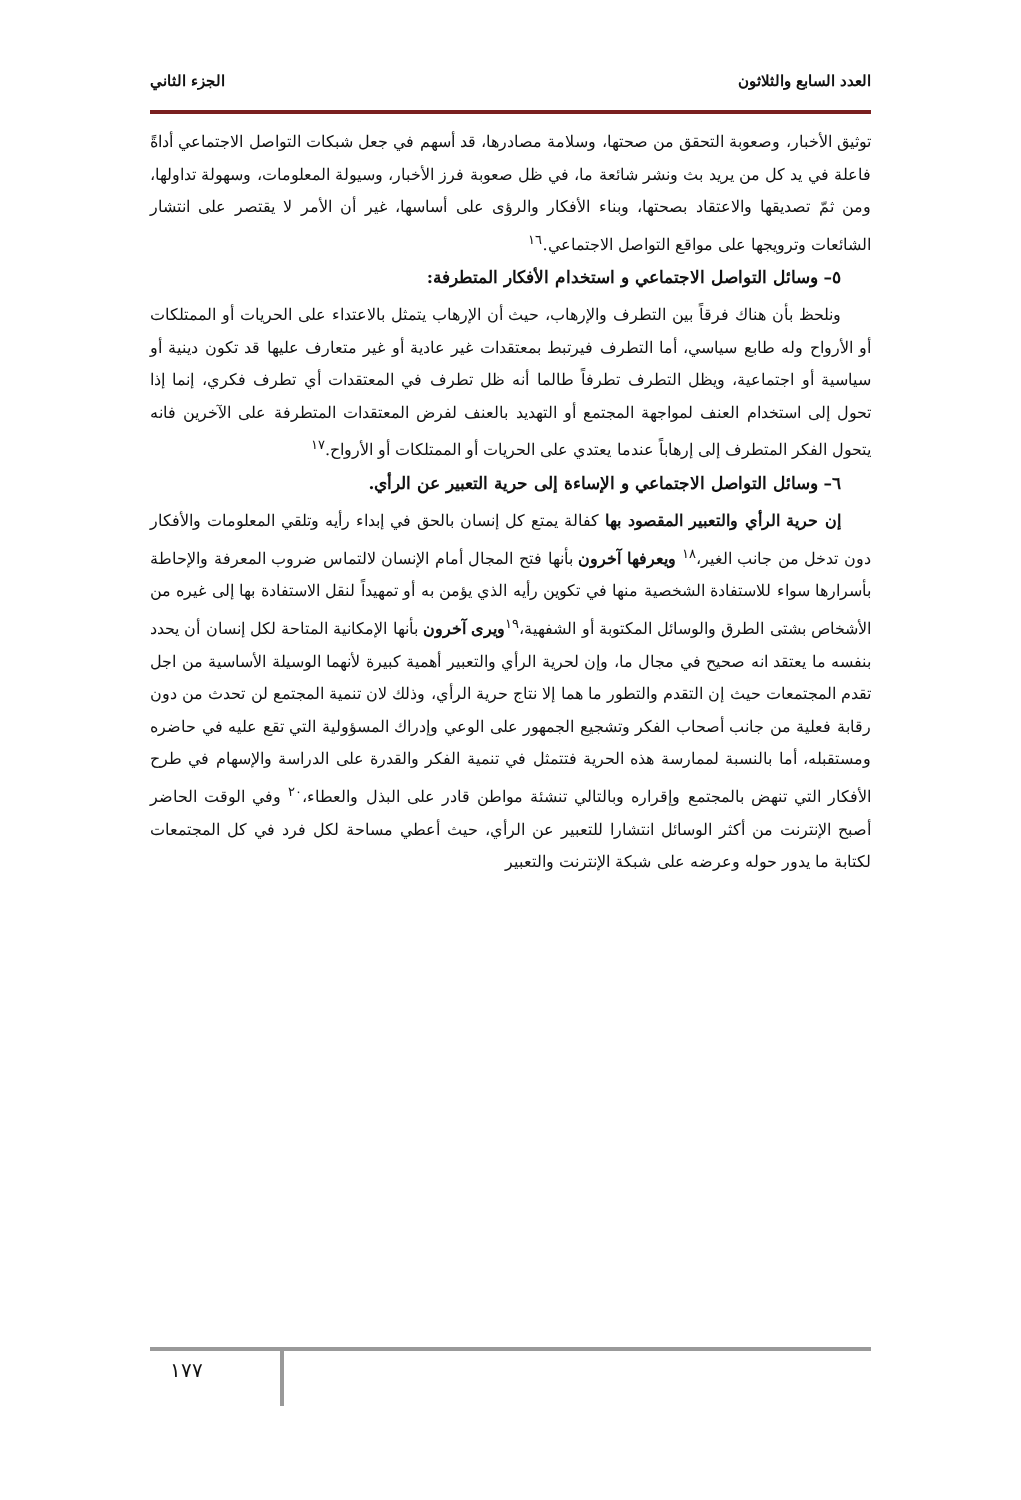العدد السابع والثلاثون الجزء الثاني
توثيق الأخبار، وصعوبة التحقق من صحتها، وسلامة مصادرها، قد أسهم في جعل شبكات التواصل الاجتماعي أداةً فاعلة في يد كل من يريد بث ونشر شائعة ما، في ظل صعوبة فرز الأخبار، وسيولة المعلومات، وسهولة تداولها، ومن ثمّ تصديقها والاعتقاد بصحتها، وبناء الأفكار والرؤى على أساسها، غير أن الأمر لا يقتصر على انتشار الشائعات وترويجها على مواقع التواصل الاجتماعي.<sup>١٦</sup>
٥– وسائل التواصل الاجتماعي و استخدام الأفكار المتطرفة:
ونلحظ بأن هناك فرقاً بين التطرف والإرهاب، حيث أن الإرهاب يتمثل بالاعتداء على الحريات أو الممتلكات أو الأرواح وله طابع سياسي، أما التطرف فيرتبط بمعتقدات غير عادية أو غير متعارف عليها قد تكون دينية أو سياسية أو اجتماعية، ويظل التطرف تطرفاً طالما أنه ظل تطرف في المعتقدات أي تطرف فكري، إنما إذا تحول إلى استخدام العنف لمواجهة المجتمع أو التهديد بالعنف لفرض المعتقدات المتطرفة على الآخرين فانه يتحول الفكر المتطرف إلى إرهاباً عندما يعتدي على الحريات أو الممتلكات أو الأرواح.<sup>١٧</sup>
٦– وسائل التواصل الاجتماعي و الإساءة إلى حرية التعبير عن الرأي.
إن حرية الرأي والتعبير المقصود بها كفالة يمتع كل إنسان بالحق في إبداء رأيه وتلقي المعلومات والأفكار دون تدخل من جانب الغير،<sup>١٨</sup> ويعرفها آخرون بأنها فتح المجال أمام الإنسان لالتماس ضروب المعرفة والإحاطة بأسرارها سواء للاستفادة الشخصية منها في تكوين رأيه الذي يؤمن به أو تمهيداً لنقل الاستفادة بها إلى غيره من الأشخاص بشتى الطرق والوسائل المكتوبة أو الشفهية،<sup>١٩</sup>ويرى آخرون بأنها الإمكانية المتاحة لكل إنسان أن يحدد بنفسه ما يعتقد انه صحيح في مجال ما، وإن لحرية الرأي والتعبير أهمية كبيرة لأنهما الوسيلة الأساسية من اجل تقدم المجتمعات حيث إن التقدم والتطور ما هما إلا نتاج حرية الرأي، وذلك لان تنمية المجتمع لن تحدث من دون رقابة فعلية من جانب أصحاب الفكر وتشجيع الجمهور على الوعي وإدراك المسؤولية التي تقع عليه في حاضره ومستقبله، أما بالنسبة لممارسة هذه الحرية فتتمثل في تنمية الفكر والقدرة على الدراسة والإسهام في طرح الأفكار التي تنهض بالمجتمع وإقراره وبالتالي تنشئة مواطن قادر على البذل والعطاء،<sup>٢٠</sup> وفي الوقت الحاضر أصبح الإنترنت من أكثر الوسائل انتشارا للتعبير عن الرأي، حيث أعطي مساحة لكل فرد في كل المجتمعات لكتابة ما يدور حوله وعرضه على شبكة الإنترنت والتعبير
١٧٧